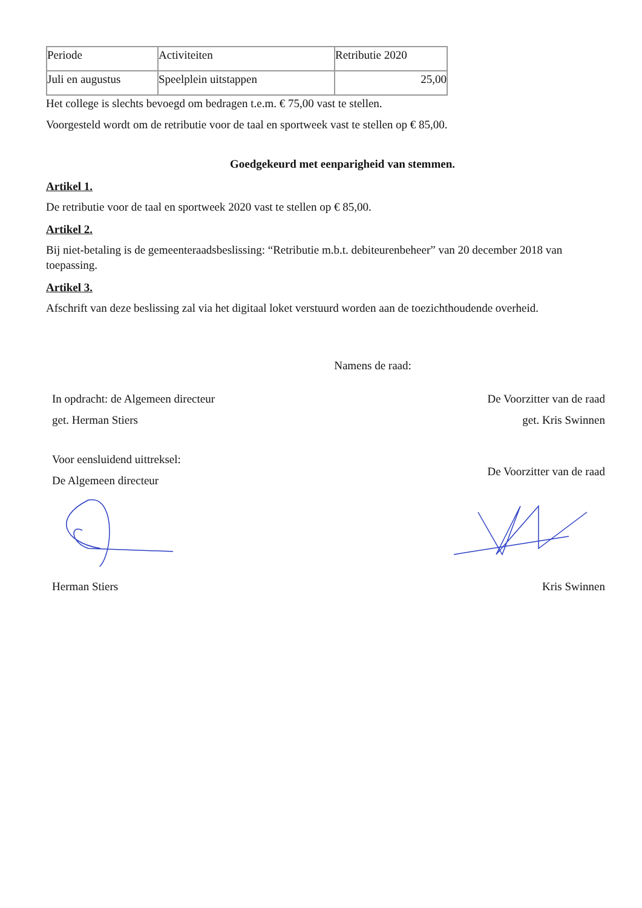| Periode | Activiteiten | Retributie 2020 |
| Juli en augustus | Speelplein uitstappen | 25,00 |
Het college is slechts bevoegd om bedragen t.e.m. € 75,00 vast te stellen.
Voorgesteld wordt om de retributie voor de taal en sportweek vast te stellen op € 85,00.
Goedgekeurd met eenparigheid van stemmen.
Artikel 1.
De retributie voor de taal en sportweek 2020 vast te stellen op € 85,00.
Artikel 2.
Bij niet-betaling is de gemeenteraadsbeslissing: “Retributie m.b.t. debiteurenbeheer” van 20 december 2018 van toepassing.
Artikel 3.
Afschrift van deze beslissing zal via het digitaal loket verstuurd worden aan de toezichthoudende overheid.
Namens de raad:
In opdracht: de Algemeen directeur
get. Herman Stiers
De Voorzitter van de raad
get. Kris Swinnen
Voor eensluidend uittreksel:
De Algemeen directeur
De Voorzitter van de raad
Herman Stiers Kris Swinnen